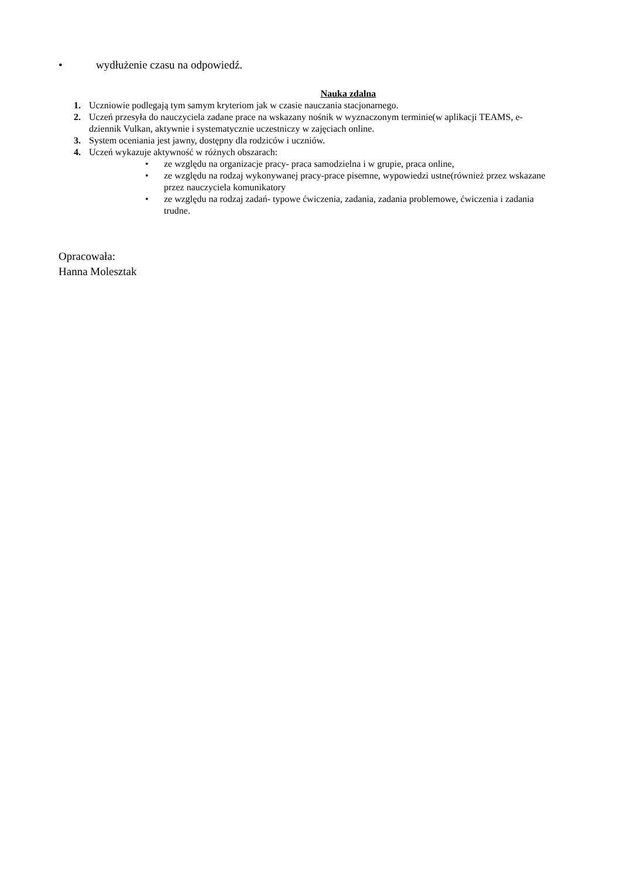• wydłużenie czasu na odpowiedź.
Nauka zdalna
1. Uczniowie podlegają tym samym kryteriom jak w czasie nauczania stacjonarnego.
2. Uczeń przesyła do nauczyciela zadane prace na wskazany nośnik w wyznaczonym terminie(w aplikacji TEAMS, e-dziennik Vulkan, aktywnie i systematycznie uczestniczy w zajęciach online.
3. System oceniania jest jawny, dostępny dla rodziców i uczniów.
4. Uczeń wykazuje aktywność w różnych obszarach:
• ze względu na organizacje pracy- praca samodzielna i w grupie, praca online,
• ze względu na rodzaj wykonywanej pracy-prace pisemne, wypowiedzi ustne(również przez wskazane przez nauczyciela komunikatory
• ze względu na rodzaj zadań- typowe ćwiczenia, zadania, zadania problemowe, ćwiczenia i zadania trudne.
Opracowała:
Hanna Molesztak